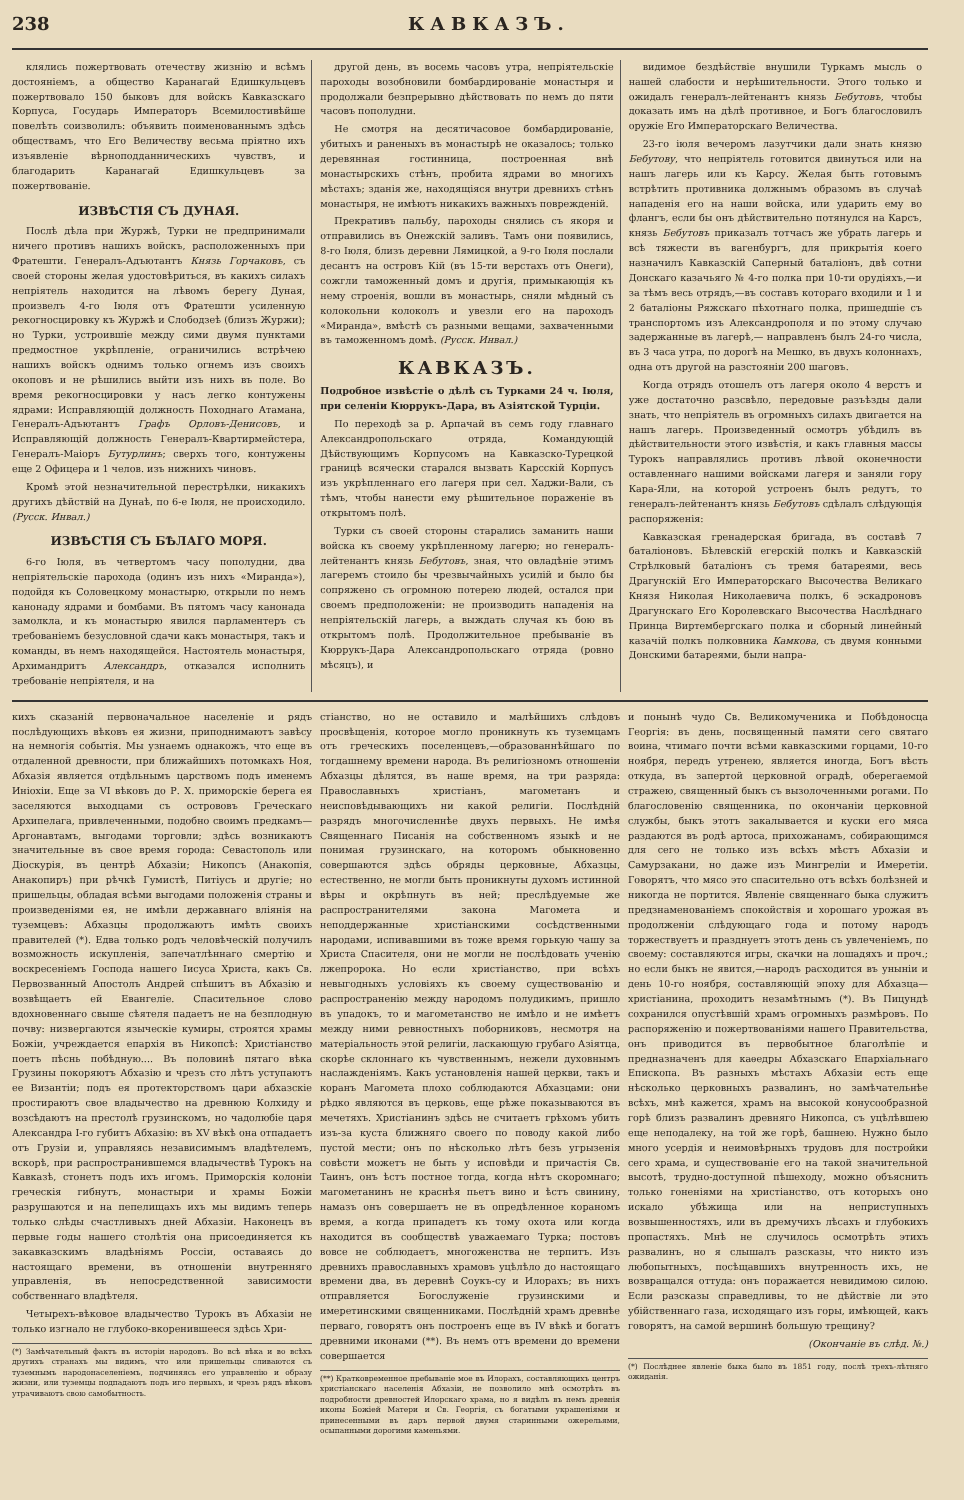238 КАВКАЗЪ.
клялись пожертвовать отечеству жизнію и всѣмъ достояніемъ, а общество Каранагай Едишкульцевъ пожертвовало 150 быковъ для войскъ Кавказскаго Корпуса, Государь Императоръ Всемилостивѣйше повелѣть соизволилъ: объявить поименованнымъ здѣсь обществамъ, что Его Величеству весьма пріятно ихъ изъявленіе вѣрноподданническихъ чувствъ, и благодарить Каранагай Едишкульцевъ за пожертвованіе.
ИЗВѢСТІЯ СЪ ДУНАЯ.
Послѣ дѣла при Журжѣ, Турки не предпринимали ничего противъ нашихъ войскъ, расположенныхъ при Фратешти. Генералъ-Адъютантъ Князь Горчаковъ, съ своей стороны желая удостовѣриться, въ какихъ силахъ непріятель находится на лѣвомъ берегу Дуная, произвелъ 4-го Іюля отъ Фратешти усиленную рекогносцировку къ Журжѣ и Слободзеѣ (близъ Журжи); но Турки, устроившіе между сими двумя пунктами предмостное укрѣпленіе, ограничились встрѣчею нашихъ войскъ однимъ только огнемъ изъ своихъ окоповъ и не рѣшились выйти изъ нихъ въ поле. Во время рекогносцировки у насъ легко контужены ядрами: Исправляющій должность Походнаго Атамана, Генералъ-Адъютантъ Графъ Орловъ-Денисовъ, и Исправляющій должность Генералъ-Квартирмейстера, Генералъ-Маіоръ Бутурлинъ; сверхъ того, контужены еще 2 Офицера и 1 челов. изъ нижнихъ чиновъ.
Кромѣ этой незначительной перестрѣлки, никакихъ другихъ дѣйствій на Дунаѣ, по 6-е Іюля, не происходило. (Русск. Инвал.)
ИЗВѢСТІЯ СЪ БѢЛАГО МОРЯ.
6-го Іюля, въ четвертомъ часу пополудни, два непріятельскіе парохода (одинъ изъ нихъ «Миранда»), подойдя къ Соловецкому монастырю, открыли по немъ канонаду ядрами и бомбами. Въ пятомъ часу канонада замолкла, и къ монастырю явился парламентеръ съ требованіемъ безусловной сдачи какъ монастыря, такъ и команды, въ немъ находящейся. Настоятель монастыря, Архимандритъ Александръ, отказался исполнить требованіе непріятеля, и на
другой день, въ восемь часовъ утра, непріятельскіе пароходы возобновили бомбардированіе монастыря и продолжали безпрерывно дѣйствовать по немъ до пяти часовъ пополудни.
Не смотря на десятичасовое бомбардированіе, убитыхъ и раненыхъ въ монастырѣ не оказалось; только деревянная гостинница, построенная внѣ монастырскихъ стѣнъ, пробита ядрами во многихъ мѣстахъ; зданія же, находящіяся внутри древнихъ стѣнъ монастыря, не имѣютъ никакихъ важныхъ поврежденій.
Прекративъ пальбу, пароходы снялись съ якоря и отправились въ Онежскій заливъ. Тамъ они появились, 8-го Іюля, близъ деревни Лямицкой, а 9-го Іюля послали десантъ на островъ Кій (въ 15-ти верстахъ отъ Онеги), сожгли таможенный домъ и другія, примыкающія къ нему строенія, вошли въ монастырь, сняли мѣдный съ колокольни колоколъ и увезли его на пароходъ «Миранда», вмѣстѣ съ разными вещами, захваченными въ таможенномъ домѣ. (Русск. Инвал.)
КАВКАЗЪ.
Подробное извѣстіе о дѣлѣ съ Турками 24 ч. Іюля, при селеніи Кюррукъ-Дара, въ Азіятской Турціи.
По переходѣ за р. Арпачай въ семъ году главнаго Александропольскаго отряда, Командующій Дѣйствующимъ Корпусомъ на Кавказско-Турецкой границѣ всячески старался вызвать Карсскій Корпусъ изъ укрѣпленнаго его лагеря при сел. Хаджи-Вали, съ тѣмъ, чтобы нанести ему рѣшительное пораженіе въ открытомъ полѣ.
Турки съ своей стороны старались заманить наши войска къ своему укрѣпленному лагерю; но генералъ-лейтенантъ князь Бебутовъ, зная, что овладѣніе этимъ лагеремъ стоило бы чрезвычайныхъ усилій и было бы сопряжено съ огромною потерею людей, остался при своемъ предположеніи: не производить нападенія на непріятельскій лагерь, а выждать случая къ бою въ открытомъ полѣ. Продолжительное пребываніе въ Кюррукъ-Дара Александропольскаго отряда (ровно мѣсяцъ), и
видимое бездѣйствіе внушили Туркамъ мысль о нашей слабости и нерѣшительности. Этого только и ожидалъ генералъ-лейтенантъ князь Бебутовъ, чтобы доказать имъ на дѣлѣ противное, и Богъ благословилъ оружіе Его Императорскаго Величества.
23-го іюля вечеромъ лазутчики дали знать князю Бебутову, что непріятель готовится двинуться или на нашъ лагерь или къ Карсу. Желая быть готовымъ встрѣтить противника должнымъ образомъ въ случаѣ нападенія его на наши войска, или ударить ему во флангъ, если бы онъ дѣйствительно потянулся на Карсъ, князь Бебутовъ приказалъ тотчасъ же убрать лагерь и всѣ тяжести въ вагенбургъ, для прикрытія коего назначилъ Кавказскій Саперный баталіонъ, двѣ сотни Донскаго казачьяго № 4-го полка при 10-ти орудіяхъ,—и за тѣмъ весь отрядъ,—въ составъ котораго входили и 1 и 2 баталіоны Ряжскаго пѣхотнаго полка, пришедшіе съ транспортомъ изъ Александрополя и по этому случаю задержанные въ лагерѣ,— направленъ былъ 24-го числа, въ 3 часа утра, по дорогѣ на Мешко, въ двухъ колоннахъ, одна отъ другой на разстояніи 200 шаговъ.
Когда отрядъ отошелъ отъ лагеря около 4 верстъ и уже достаточно разсвѣло, передовые разъѣзды дали знать, что непріятель въ огромныхъ силахъ двигается на нашъ лагерь. Произведенный осмотръ убѣдилъ въ дѣйствительности этого извѣстія, и какъ главныя массы Турокъ направлялись противъ лѣвой оконечности оставленнаго нашими войсками лагеря и заняли гору Кара-Яли, на которой устроенъ былъ редутъ, то генералъ-лейтенантъ князь Бебутовъ сдѣлалъ слѣдующія распоряженія:
Кавказская гренадерская бригада, въ составѣ 7 баталіоновъ. Бѣлевскій егерскій полкъ и Кавказскій Стрѣлковый баталіонъ съ тремя батареями, весь Драгунскій Его Императорскаго Высочества Великаго Князя Николая Николаевича полкъ, 6 эскадроновъ Драгунскаго Его Королевскаго Высочества Наслѣднаго Принца Виртембергскаго полка и сборный линейный казачій полкъ полковника Камкова, съ двумя конными Донскими батареями, были напра-
кихъ сказаній первоначальное населеніе и рядъ послѣдующихъ вѣковъ ея жизни, приподнимаютъ завѣсу на немногія событія. Мы узнаемъ однакожъ, что еще въ отдаленной древности, при ближайшихъ потомкахъ Ноя, Абхазія является отдѣльнымъ царствомъ подъ именемъ Иніохіи. Еще за VI вѣковъ до Р. Х. приморскіе берега ея заселяются выходцами съ острововъ Греческаго Архипелага, привлеченными, подобно своимъ предкамъ—Аргонавтамъ, выгодами торговли; здѣсь возникаютъ значительные въ свое время города: Севастополь или Діоскурія, въ центрѣ Абхазіи; Никопсъ (Анакопія, Анакопиръ) при рѣчкѣ Гумистѣ, Питіусъ и другіе; но пришельцы, обладая всѣми выгодами положенія страны и произведеніями ея, не имѣли державнаго вліянія на туземцевъ: Абхазцы продолжаютъ имѣть своихъ правителей (*). Едва только родъ человѣческій получилъ возможность искупленія, запечатлѣннаго смертію и воскресеніемъ Господа нашего Іисуса Христа, какъ Св. Первозванный Апостолъ Андрей спѣшитъ въ Абхазію и возвѣщаетъ ей Евангеліе. Спасительное слово вдохновеннаго свыше сѣятеля падаетъ не на безплодную почву: низвергаются языческіе кумиры, строятся храмы Божіи, учреждается епархія въ Никопсѣ: Христіанство поетъ пѣснь побѣдную.... Въ половинѣ пятаго вѣка Грузины покоряютъ Абхазію и чрезъ сто лѣтъ уступаютъ ее Византіи; подъ ея протекторствомъ цари абхазскіе простираютъ свое владычество на древнюю Колхиду и возсѣдаютъ на престолѣ грузинскомъ, но чадолюбіе царя Александра I-го губитъ Абхазію: въ XV вѣкѣ она отпадаетъ отъ Грузіи и, управляясь независимымъ владѣтелемъ, вскорѣ, при распространившемся владычествѣ Турокъ на Кавказѣ, стонетъ подъ ихъ игомъ. Приморскія колоніи греческія гибнутъ, монастыри и храмы Божіи разрушаются и на пепелищахъ ихъ мы видимъ теперь только слѣды счастливыхъ дней Абхазіи. Наконецъ въ первые годы нашего столѣтія она присоединяется къ закавказскимъ владѣніямъ Россіи, оставаясь до настоящаго времени, въ отношеніи внутренняго управленія, въ непосредственной зависимости собственнаго владѣтеля.
Четырехъ-вѣковое владычество Турокъ въ Абхазіи не только изгнало не глубоко-вкоренившееся здѣсь Хри-
(*) Замѣчательный фактъ въ исторіи народовъ. Во всѣ вѣка и во всѣхъ другихъ странахъ мы видимъ, что или пришельцы сливаются съ туземнымъ народонаселеніемъ, подчиняясь его управленію и образу жизни, или туземцы подпадаютъ подъ иго первыхъ, и чрезъ рядъ вѣковъ утрачиваютъ свою самобытность.
стіанство, но не оставило и малѣйшихъ слѣдовъ просвѣщенія, которое могло проникнуть къ туземцамъ отъ греческихъ поселенцевъ,—образованнѣйшаго по тогдашнему времени народа. Въ религіозномъ отношеніи Абхазцы дѣлятся, въ наше время, на три разряда: Православныхъ христіанъ, магометанъ и неисповѣдывающихъ ни какой религіи. Послѣдній разрядъ многочисленнѣе двухъ первыхъ. Не имѣя Священнаго Писанія на собственномъ языкѣ и не понимая грузинскаго, на которомъ обыкновенно совершаются здѣсь обряды церковные, Абхазцы, естественно, не могли быть проникнуты духомъ истинной вѣры и окрѣпнуть въ ней; преслѣдуемые же распространителями закона Магомета и неподдержанные христіанскими сосѣдственными народами, испивавшими въ тоже время горькую чашу за Христа Спасителя, они не могли не послѣдовать ученію лжепророка. Но если христіанство, при всѣхъ невыгодныхъ условіяхъ къ своему существованію и распространенію между народомъ полудикимъ, пришло въ упадокъ, то и магометанство не имѣло и не имѣетъ между ними ревностныхъ поборниковъ, несмотря на матеріальность этой религіи, ласкающую грубаго Азіятца, скорѣе склоннаго къ чувственнымъ, нежели духовнымъ наслажденіямъ. Какъ установленія нашей церкви, такъ и коранъ Магомета плохо соблюдаются Абхазцами: они рѣдко являются въ церковь, еще рѣже показываются въ мечетяхъ. Христіанинъ здѣсь не считаетъ грѣхомъ убить изъ-за куста ближняго своего по поводу какой либо пустой мести; онъ по нѣсколько лѣтъ безъ угрызенія совѣсти можетъ не быть у исповѣди и причастія Св. Таинъ, онъ ѣстъ постное тогда, когда нѣтъ скоромнаго; магометанинъ не краснѣя пьетъ вино и ѣстъ свинину, намазъ онъ совершаетъ не въ опредѣленное кораномъ время, а когда припадетъ къ тому охота или когда находится въ сообществѣ уважаемаго Турка; постовъ вовсе не соблюдаетъ, многоженства не терпитъ. Изъ древнихъ православныхъ храмовъ уцѣлѣло до настоящаго времени два, въ деревнѣ Соукъ-су и Илорахъ; въ нихъ отправляется Богослуженіе грузинскими и имеретинскими священниками. Послѣдній храмъ древнѣе перваго, говорятъ онъ построенъ еще въ IV вѣкѣ и богатъ древними иконами (**). Въ немъ отъ времени до времени совершается
(**) Кратковременное пребываніе мое въ Илорахъ, составляющихъ центръ христіанскаго населенія Абхазіи, не позволило мнѣ осмотрѣть въ подробности древностей Илорскаго храма, но я видѣлъ въ немъ древнія иконы Божіей Матери и Св. Георгія, съ богатыми украшеніями и принесенными въ даръ первой двумя старинными ожерельями, осыпанными дорогими каменьями.
и понынѣ чудо Св. Великомученика и Побѣдоносца Георгія: въ день, посвященный памяти сего святаго воина, чтимаго почти всѣми кавказскими горцами, 10-го ноября, передъ утренею, является иногда, Богъ вѣсть откуда, въ запертой церковной оградѣ, оберегаемой стражею, священный быкъ съ вызолоченными рогами. По благословенію священника, по окончаніи церковной службы, быкъ этотъ закалывается и куски его мяса раздаются въ родѣ артоса, прихожанамъ, собирающимся для сего не только изъ всѣхъ мѣстъ Абхазіи и Самурзакани, но даже изъ Мингреліи и Имеретіи. Говорятъ, что мясо это спасительно отъ всѣхъ болѣзней и никогда не портится. Явленіе священнаго быка служитъ предзнаменованіемъ спокойствія и хорошаго урожая въ продолженіи слѣдующаго года и потому народъ торжествуетъ и празднуетъ этотъ день съ увлеченіемъ, по своему: составляются игры, скачки на лошадяхъ и проч.; но если быкъ не явится,—народъ расходится въ уныніи и день 10-го ноября, составляющій эпоху для Абхазца—христіанина, проходитъ незамѣтнымъ (*). Въ Пицундѣ сохранился опустѣвшій храмъ огромныхъ размѣровъ. По распоряженію и пожертвованіями нашего Правительства, онъ приводится въ первобытное благолѣпіе и предназначенъ для каѳедры Абхазскаго Епархіальнаго Епископа. Въ разныхъ мѣстахъ Абхазіи есть еще нѣсколько церковныхъ развалинъ, но замѣчательнѣе всѣхъ, мнѣ кажется, храмъ на высокой конусообразной горѣ близъ развалинъ древняго Никопса, съ уцѣлѣвшею еще неподалеку, на той же горѣ, башнею. Нужно было много усердія и неимовѣрныхъ трудовъ для постройки сего храма, и существованіе его на такой значительной высотѣ, трудно-доступной пѣшеходу, можно объяснить только гоненіями на христіанство, отъ которыхъ оно искало убѣжища или на неприступныхъ возвышенностяхъ, или въ дремучихъ лѣсахъ и глубокихъ пропастяхъ. Мнѣ не случилось осмотрѣть этихъ развалинъ, но я слышалъ разсказы, что никто изъ любопытныхъ, посѣщавшихъ внутренность ихъ, не возвращался оттуда: онъ поражается невидимою силою. Если разсказы справедливы, то не дѣйствіе ли это убійственнаго газа, исходящаго изъ горы, имѣющей, какъ говорятъ, на самой вершинѣ большую трещину?
(Окончаніе въ слѣд. №.)
(*) Послѣднее явленіе быка было въ 1851 году, послѣ трехъ-лѣтняго ожиданія.